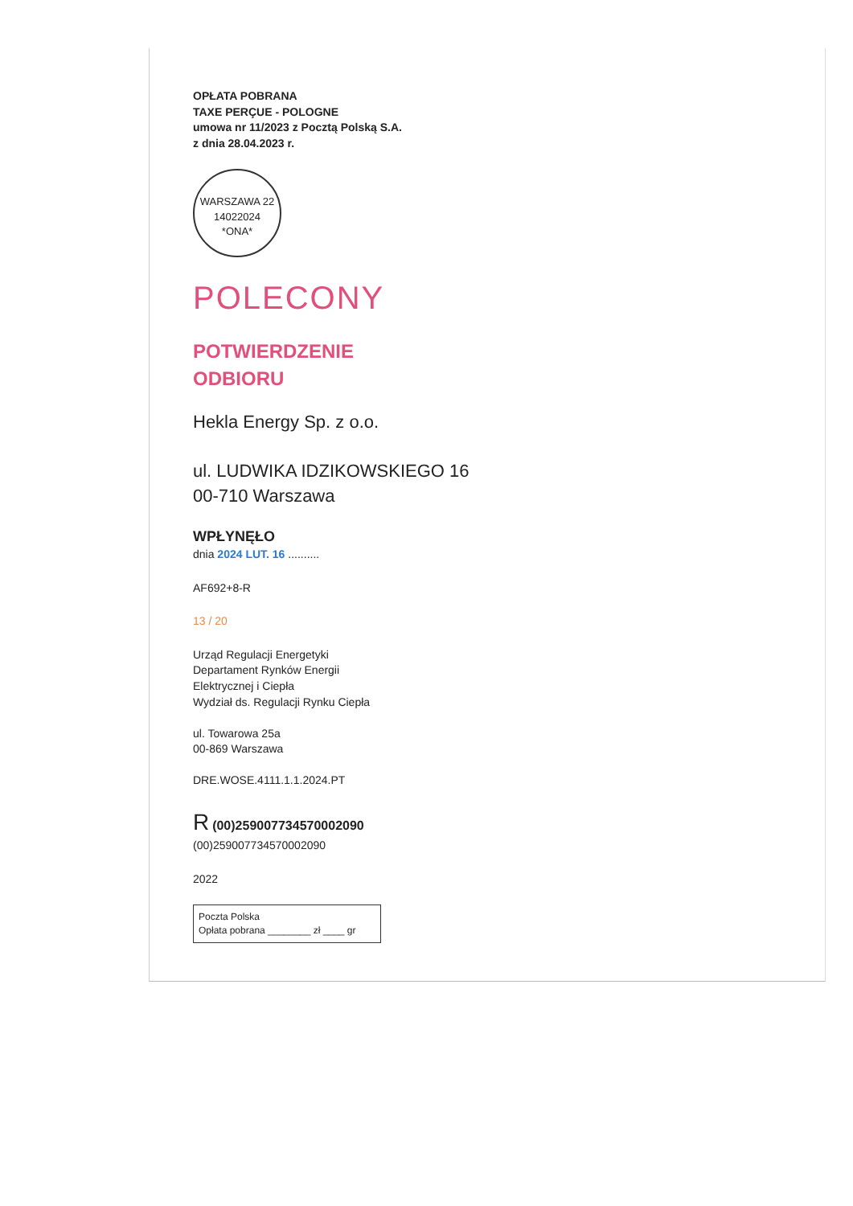OPŁATA POBRANA
TAXE PERÇUE - POLOGNE
umowa nr 11/2023 z Pocztą Polską S.A.
z dnia 28.04.2023 r.
WARSZAWA 22
14022024
*ONA*
POLECONY
POTWIERDZENIE
ODBIORU
Hekla Energy Sp. z o.o.
ul. LUDWIKA IDZIKOWSKIEGO 16
00-710 Warszawa
WPŁYNĘŁO
dnia 2024 LUT. 16 ..........
AF692+8-R
13 / 20
Urząd Regulacji Energetyki
Departament Rynków Energii
Elektrycznej i Ciepła
Wydział ds. Regulacji Rynku Ciepła
ul. Towarowa 25a
00-869 Warszawa
DRE.WOSE.4111.1.1.2024.PT
R (00)259007734570002090
(00)259007734570002090
2022
Poczta Polska
Opłata pobrana ________ zł ____ gr